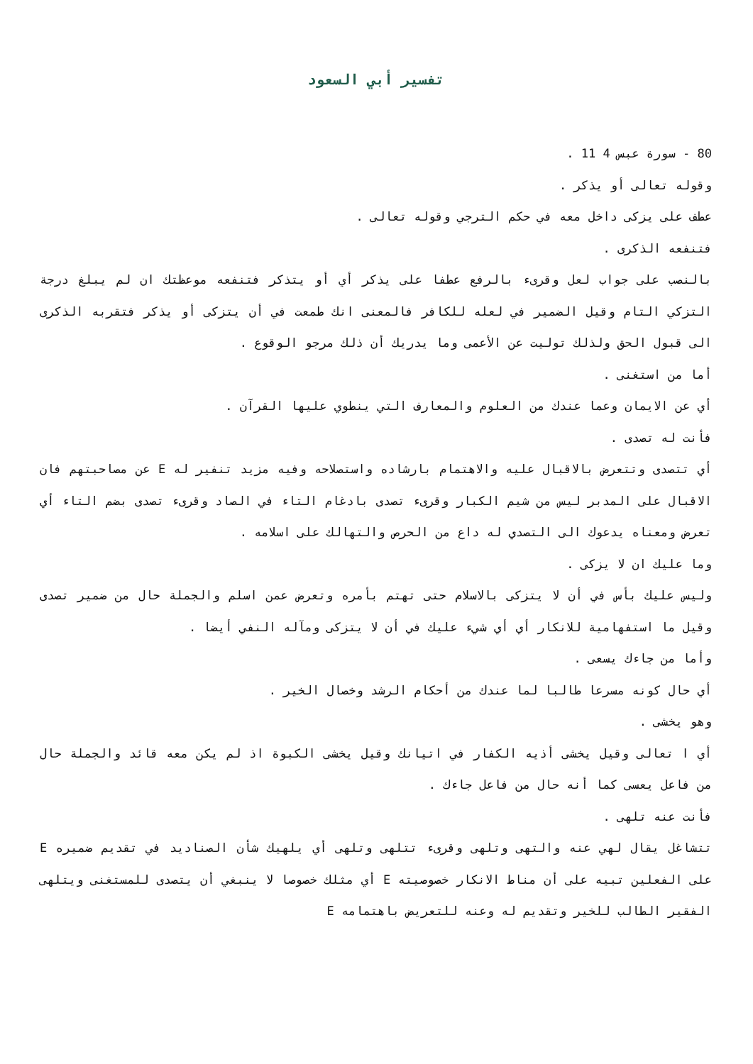تفسير أبي السعود
80 - سورة عبس 4 11 .
وقوله تعالى أو يذكر .
عطف على يزكى داخل معه في حكم الترجي وقوله تعالى .
فتنفعه الذكرى .
بالنصب على جواب لعل وقرىء بالرفع عطفا على يذكر أي أو يتذكر فتنفعه موعظتك ان لم يبلغ درجة التزكي التام وقيل الضمير في لعله للكافر فالمعنى انك طمعت في أن يتزكى أو يذكر فتقربه الذكرى الى قبول الحق ولذلك توليت عن الأعمى وما يدريك أن ذلك مرجو الوقوع .
أما من استغنى .
أي عن الايمان وعما عندك من العلوم والمعارف التي ينطوي عليها القرآن .
فأنت له تصدى .
أي تتصدى وتتعرض بالاقبال عليه والاهتمام بارشاده واستصلاحه وفيه مزيد تنفير له E عن مصاحبتهم فان الاقبال على المدبر ليس من شيم الكبار وقرىء تصدى بادغام التاء في الصاد وقرىء تصدى بضم التاء أي تعرض ومعناه يدعوك الى التصدي له داع من الحرص والتهالك على اسلامه .
وما عليك ان لا يزكى .
وليس عليك بأس في أن لا يتزكى بالاسلام حتى تهتم بأمره وتعرض عمن اسلم والجملة حال من ضمير تصدى وقيل ما استفهامية للانكار أي أي شيء عليك في أن لا يتزكى ومآله النفي أيضا .
وأما من جاءك يسعى .
أي حال كونه مسرعا طالبا لما عندك من أحكام الرشد وخصال الخير .
وهو يخشى .
أي ا تعالى وقيل يخشى أذيه الكفار في اتيانك وقيل يخشى الكبوة اذ لم يكن معه قائد والجملة حال من فاعل يعسى كما أنه حال من فاعل جاءك .
فأنت عنه تلهى .
تتشاغل يقال لهي عنه والتهى وتلهى وقرىء تتلهى وتلهى أي يلهيك شأن الصناديد في تقديم ضميره E على الفعلين تبيه على أن مناط الانكار خصوصيته E أي مثلك خصوصا لا ينبغي أن يتصدى للمستغنى ويتلهى الفقير الطالب للخير وتقديم له وعنه للتعريض باهتمامه E